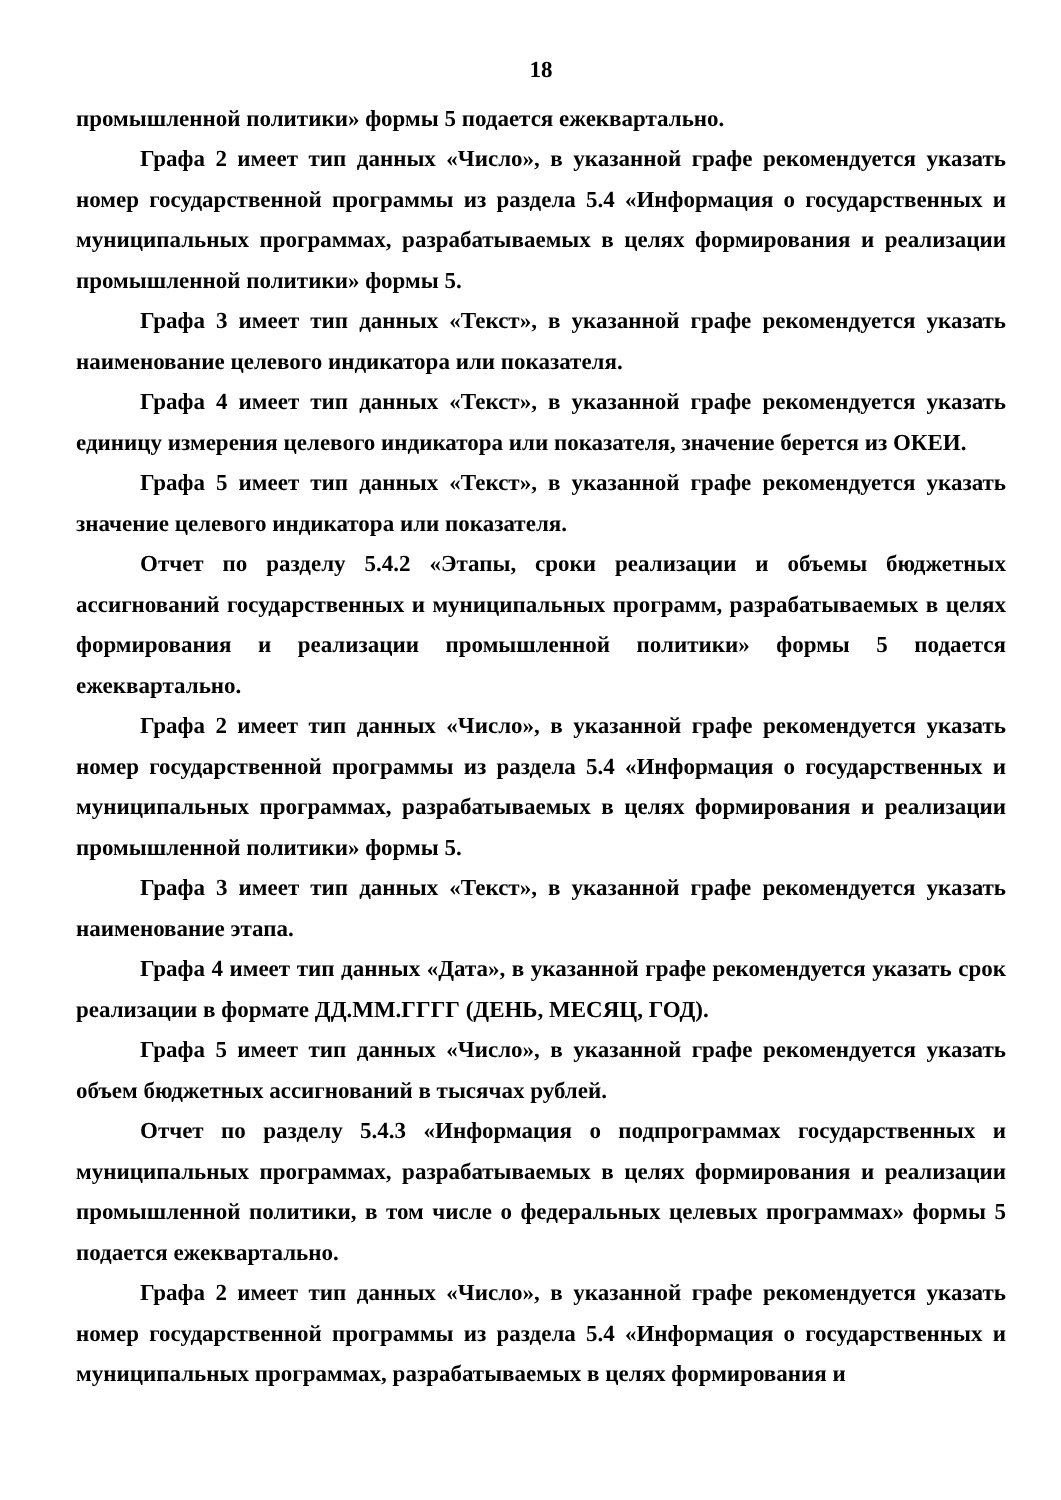18
промышленной политики» формы 5 подается ежеквартально.
Графа 2 имеет тип данных «Число», в указанной графе рекомендуется указать номер государственной программы из раздела 5.4 «Информация о государственных и муниципальных программах, разрабатываемых в целях формирования и реализации промышленной политики» формы 5.
Графа 3 имеет тип данных «Текст», в указанной графе рекомендуется указать наименование целевого индикатора или показателя.
Графа 4 имеет тип данных «Текст», в указанной графе рекомендуется указать единицу измерения целевого индикатора или показателя, значение берется из ОКЕИ.
Графа 5 имеет тип данных «Текст», в указанной графе рекомендуется указать значение целевого индикатора или показателя.
Отчет по разделу 5.4.2 «Этапы, сроки реализации и объемы бюджетных ассигнований государственных и муниципальных программ, разрабатываемых в целях формирования и реализации промышленной политики» формы 5 подается ежеквартально.
Графа 2 имеет тип данных «Число», в указанной графе рекомендуется указать номер государственной программы из раздела 5.4 «Информация о государственных и муниципальных программах, разрабатываемых в целях формирования и реализации промышленной политики» формы 5.
Графа 3 имеет тип данных «Текст», в указанной графе рекомендуется указать наименование этапа.
Графа 4 имеет тип данных «Дата», в указанной графе рекомендуется указать срок реализации в формате ДД.ММ.ГГГГ (ДЕНЬ, МЕСЯЦ, ГОД).
Графа 5 имеет тип данных «Число», в указанной графе рекомендуется указать объем бюджетных ассигнований в тысячах рублей.
Отчет по разделу 5.4.3 «Информация о подпрограммах государственных и муниципальных программах, разрабатываемых в целях формирования и реализации промышленной политики, в том числе о федеральных целевых программах» формы 5 подается ежеквартально.
Графа 2 имеет тип данных «Число», в указанной графе рекомендуется указать номер государственной программы из раздела 5.4 «Информация о государственных и муниципальных программах, разрабатываемых в целях формирования и